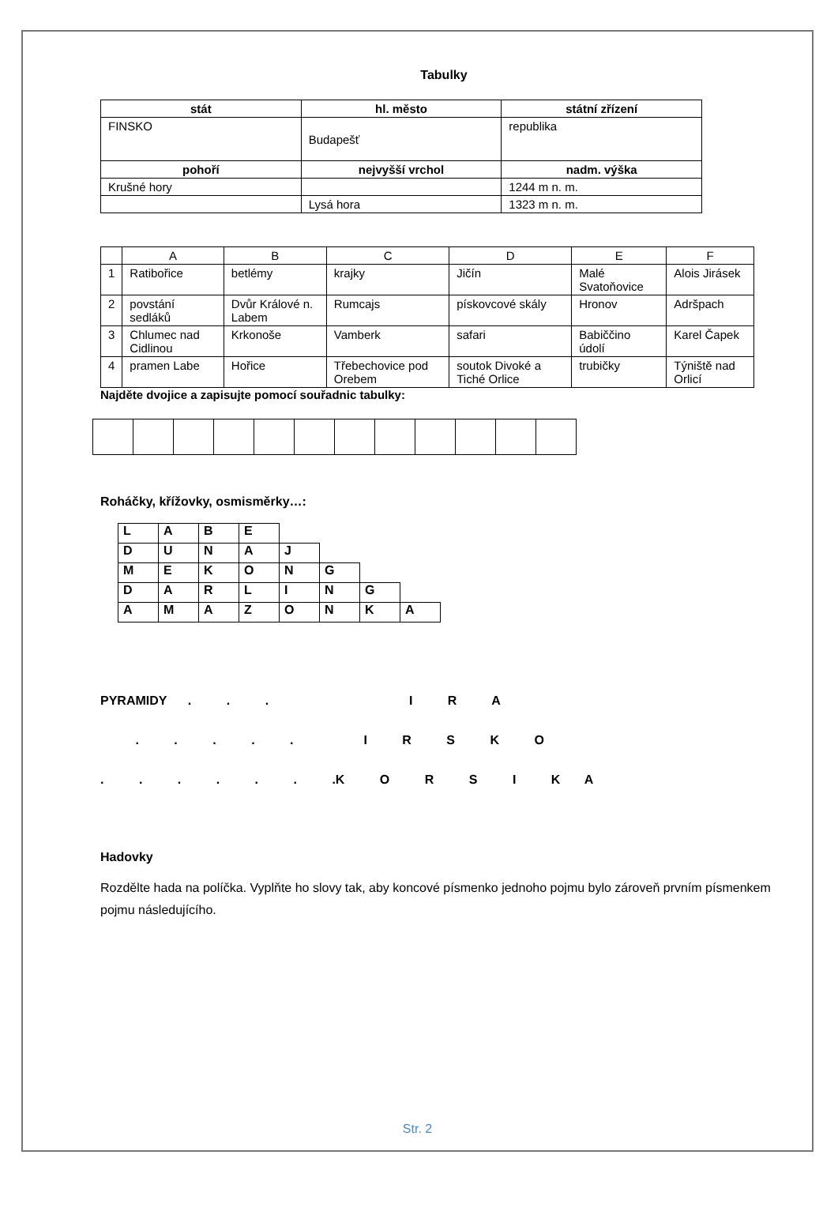Tabulky
| stát | hl. město | státní zřízení |
| --- | --- | --- |
| FINSKO | Budapešť | republika |
| pohoří | nejvyšší vrchol | nadm. výška |
| Krušné hory | | 1244 m n. m. |
| | Lysá hora | 1323 m n. m. |
| | A | B | C | D | E | F |
| 1 | Ratibořice | betlémy | krajky | Jičín | Malé Svatoňovice | Alois Jirásek |
| 2 | povstání sedláků | Dvůr Králové n. Labem | Rumcajs | pískovcové skály | Hronov | Adršpach |
| 3 | Chlumec nad Cidlinou | Krkonoše | Vamberk | safari | Babiččino údolí | Karel Čapek |
| 4 | pramen Labe | Hořice | Třebechovice pod Orebem | soutok Divoké a Tiché Orlice | trubičky | Týniště nad Orlicí |
Najděte dvojice a zapisujte pomocí souřadnic tabulky:
Roháčky, křížovky, osmisměrky…:
| L | A | B | E | | | | |
| D | U | N | A | J | | | |
| M | E | K | O | N | G | | |
| D | A | R | L | I | N | G | |
| A | M | A | Z | O | N | K | A |
PYRAMIDY . . . I R A
. . . . . I R S K O
. . . . . . .K O R S I K A
Hadovky
Rozdělte hada na políčka. Vyplňte ho slovy tak, aby koncové písmenko jednoho pojmu bylo zároveň prvním písmenkem pojmu následujícího.
Str. 2